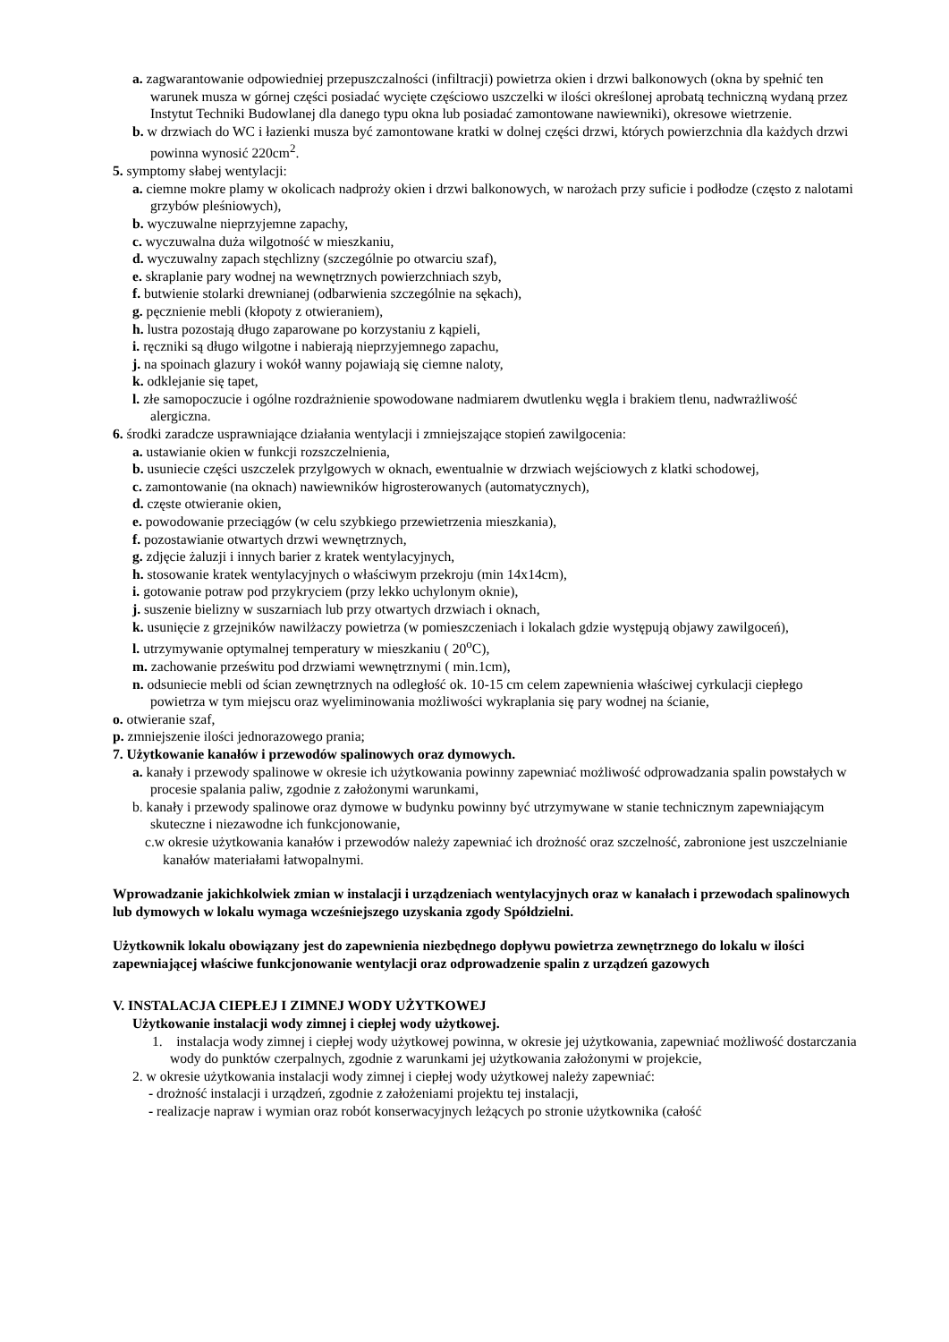a. zagwarantowanie odpowiedniej przepuszczalności (infiltracji) powietrza okien i drzwi balkonowych (okna by spełnić ten warunek musza w górnej części posiadać wycięte częściowo uszczelki w ilości określonej aprobatą techniczną wydaną przez Instytut Techniki Budowlanej dla danego typu okna lub posiadać zamontowane nawiewniki), okresowe wietrzenie.
b. w drzwiach do WC i łazienki musza być zamontowane kratki w dolnej części drzwi, których powierzchnia dla każdych drzwi powinna wynosić 220cm<sup>2</sup>.
5. symptomy słabej wentylacji:
a. ciemne mokre plamy w okolicach nadproży okien i drzwi balkonowych, w narożach przy suficie i podłodze (często z nalotami grzybów pleśniowych),
b. wyczuwalne nieprzyjemne zapachy,
c. wyczuwalna duża wilgotność w mieszkaniu,
d. wyczuwalny zapach stęchlizny (szczególnie po otwarciu szaf),
e. skraplanie pary wodnej na wewnętrznych powierzchniach szyb,
f. butwienie stolarki drewnianej (odbarwienia szczególnie na sękach),
g. pęcznienie mebli (kłopoty z otwieraniem),
h. lustra pozostają długo zaparowane po korzystaniu z kąpieli,
i. ręczniki są długo wilgotne i nabierają nieprzyjemnego zapachu,
j. na spoinach glazury i wokół wanny pojawiają się ciemne naloty,
k. odklejanie się tapet,
l. złe samopoczucie i ogólne rozdrażnienie spowodowane nadmiarem dwutlenku węgla i brakiem tlenu, nadwrażliwość alergiczna.
6. środki zaradcze usprawniające działania wentylacji i zmniejszające stopień zawilgocenia:
a. ustawianie okien w funkcji rozszczelnienia,
b. usuniecie części uszczelek przylgowych w oknach, ewentualnie w drzwiach wejściowych z klatki schodowej,
c. zamontowanie (na oknach) nawiewników higrosterowanych (automatycznych),
d. częste otwieranie okien,
e. powodowanie przeciągów (w celu szybkiego przewietrzenia mieszkania),
f. pozostawianie otwartych drzwi wewnętrznych,
g. zdjęcie żaluzji i innych barier z kratek wentylacyjnych,
h. stosowanie kratek wentylacyjnych o właściwym przekroju (min 14x14cm),
i. gotowanie potraw pod przykryciem (przy lekko uchylonym oknie),
j. suszenie bielizny w suszarniach lub przy otwartych drzwiach i oknach,
k. usunięcie z grzejników nawilżaczy powietrza (w pomieszczeniach i lokalach gdzie występują objawy zawilgoceń),
l. utrzymywanie optymalnej temperatury w mieszkaniu ( 20<sup>o</sup>C),
m. zachowanie prześwitu pod drzwiami wewnętrznymi ( min.1cm),
n. odsuniecie mebli od ścian zewnętrznych na odległość ok. 10-15 cm celem zapewnienia właściwej cyrkulacji ciepłego powietrza w tym miejscu oraz wyeliminowania możliwości wykraplania się pary wodnej na ścianie,
o. otwieranie szaf,
p. zmniejszenie ilości jednorazowego prania;
7. Użytkowanie kanałów i przewodów spalinowych oraz dymowych.
a. kanały i przewody spalinowe w okresie ich użytkowania powinny zapewniać możliwość odprowadzania spalin powstałych w procesie spalania paliw, zgodnie z założonymi warunkami,
b. kanały i przewody spalinowe oraz dymowe w budynku powinny być utrzymywane w stanie technicznym zapewniającym skuteczne i niezawodne ich funkcjonowanie,
c.w okresie użytkowania kanałów i przewodów należy zapewniać ich drożność oraz szczelność, zabronione jest uszczelnianie kanałów materiałami łatwopalnymi.
Wprowadzanie jakichkolwiek zmian w instalacji i urządzeniach wentylacyjnych oraz w kanałach i przewodach spalinowych lub dymowych w lokalu wymaga wcześniejszego uzyskania zgody Spółdzielni.
Użytkownik lokalu obowiązany jest do zapewnienia niezbędnego dopływu powietrza zewnętrznego do lokalu w ilości zapewniającej właściwe funkcjonowanie wentylacji oraz odprowadzenie spalin z urządzeń gazowych
V. INSTALACJA CIEPŁEJ I ZIMNEJ WODY UŻYTKOWEJ
Użytkowanie instalacji wody zimnej i ciepłej wody użytkowej.
1. instalacja wody zimnej i ciepłej wody użytkowej powinna, w okresie jej użytkowania, zapewniać możliwość dostarczania wody do punktów czerpalnych, zgodnie z warunkami jej użytkowania założonymi w projekcie,
2. w okresie użytkowania instalacji wody zimnej i ciepłej wody użytkowej należy zapewniać:
- drożność instalacji i urządzeń, zgodnie z założeniami projektu tej instalacji,
- realizacje napraw i wymian oraz robót konserwacyjnych leżących po stronie użytkownika (całość